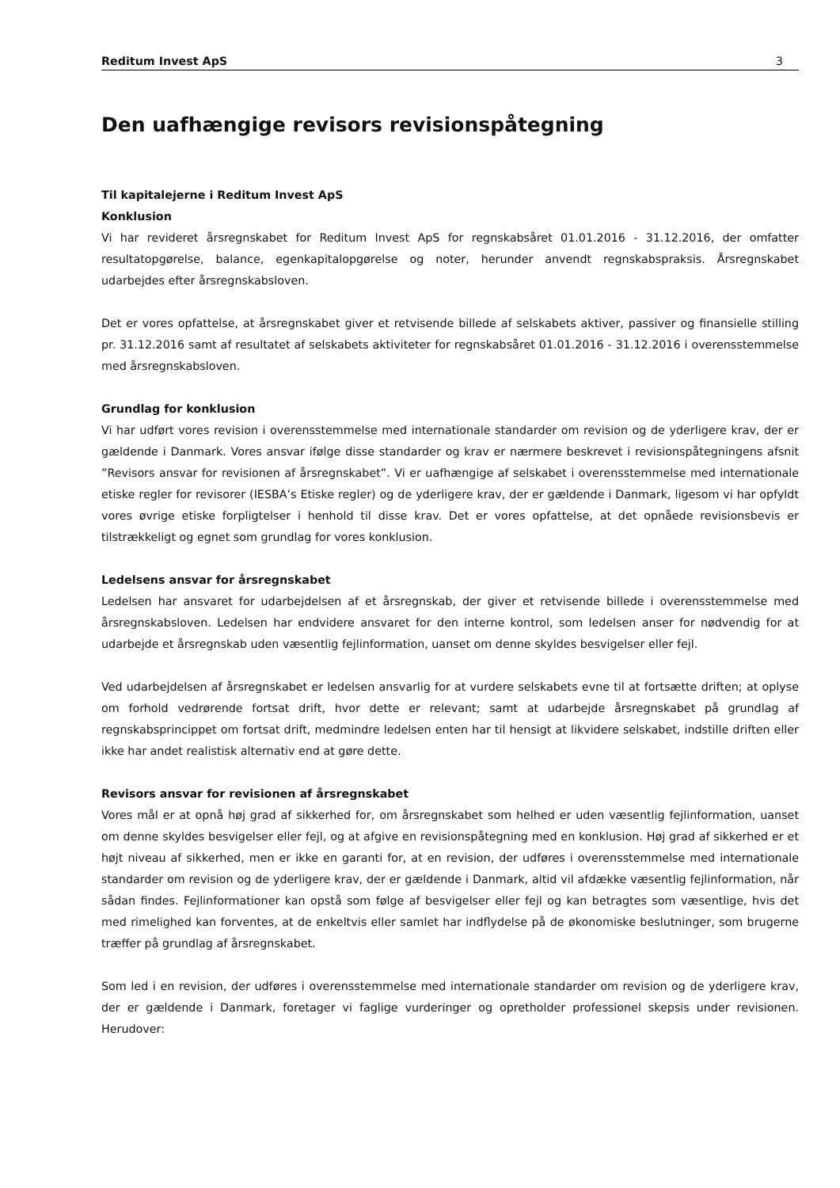Reditum Invest ApS 3
Den uafhængige revisors revisionspåtegning
Til kapitalejerne i Reditum Invest ApS
Konklusion
Vi har revideret årsregnskabet for Reditum Invest ApS for regnskabsåret 01.01.2016 - 31.12.2016, der omfatter resultatopgørelse, balance, egenkapitalopgørelse og noter, herunder anvendt regnskabspraksis. Årsregnskabet udarbejdes efter årsregnskabsloven.
Det er vores opfattelse, at årsregnskabet giver et retvisende billede af selskabets aktiver, passiver og finansielle stilling pr. 31.12.2016 samt af resultatet af selskabets aktiviteter for regnskabsåret 01.01.2016 - 31.12.2016 i overensstemmelse med årsregnskabsloven.
Grundlag for konklusion
Vi har udført vores revision i overensstemmelse med internationale standarder om revision og de yderligere krav, der er gældende i Danmark. Vores ansvar ifølge disse standarder og krav er nærmere beskrevet i revisionspåtegningens afsnit ”Revisors ansvar for revisionen af årsregnskabet”. Vi er uafhængige af selskabet i overensstemmelse med internationale etiske regler for revisorer (IESBA’s Etiske regler) og de yderligere krav, der er gældende i Danmark, ligesom vi har opfyldt vores øvrige etiske forpligtelser i henhold til disse krav. Det er vores opfattelse, at det opnåede revisionsbevis er tilstrækkeligt og egnet som grundlag for vores konklusion.
Ledelsens ansvar for årsregnskabet
Ledelsen har ansvaret for udarbejdelsen af et årsregnskab, der giver et retvisende billede i overensstemmelse med årsregnskabsloven. Ledelsen har endvidere ansvaret for den interne kontrol, som ledelsen anser for nødvendig for at udarbejde et årsregnskab uden væsentlig fejlinformation, uanset om denne skyldes besvigelser eller fejl.
Ved udarbejdelsen af årsregnskabet er ledelsen ansvarlig for at vurdere selskabets evne til at fortsætte driften; at oplyse om forhold vedrørende fortsat drift, hvor dette er relevant; samt at udarbejde årsregnskabet på grundlag af regnskabsprincippet om fortsat drift, medmindre ledelsen enten har til hensigt at likvidere selskabet, indstille driften eller ikke har andet realistisk alternativ end at gøre dette.
Revisors ansvar for revisionen af årsregnskabet
Vores mål er at opnå høj grad af sikkerhed for, om årsregnskabet som helhed er uden væsentlig fejlinformation, uanset om denne skyldes besvigelser eller fejl, og at afgive en revisionspåtegning med en konklusion. Høj grad af sikkerhed er et højt niveau af sikkerhed, men er ikke en garanti for, at en revision, der udføres i overensstemmelse med internationale standarder om revision og de yderligere krav, der er gældende i Danmark, altid vil afdække væsentlig fejlinformation, når sådan findes. Fejlinformationer kan opstå som følge af besvigelser eller fejl og kan betragtes som væsentlige, hvis det med rimelighed kan forventes, at de enkeltvis eller samlet har indflydelse på de økonomiske beslutninger, som brugerne træffer på grundlag af årsregnskabet.
Som led i en revision, der udføres i overensstemmelse med internationale standarder om revision og de yderligere krav, der er gældende i Danmark, foretager vi faglige vurderinger og opretholder professionel skepsis under revisionen. Herudover: